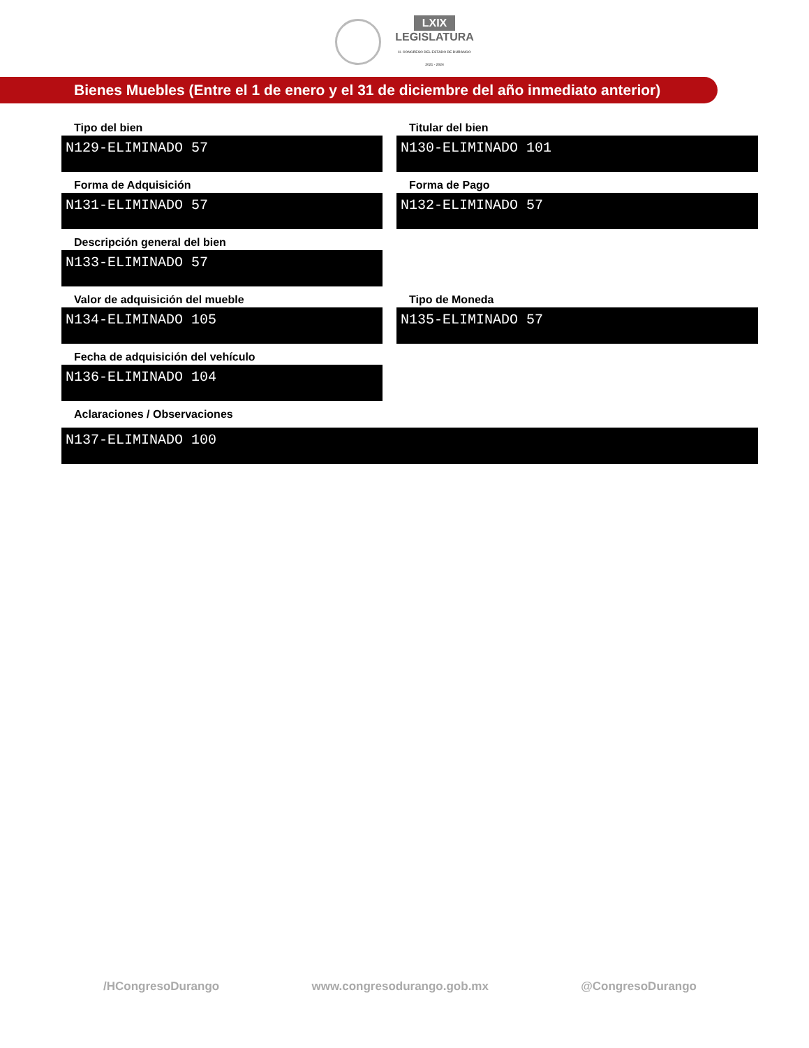LXIX
LEGISLATURA
H. CONGRESO DEL ESTADO DE DURANGO
2021 - 2024
Bienes Muebles (Entre el 1 de enero y el 31 de diciembre del año inmediato anterior)
Tipo del bien
N129-ELIMINADO 57
Titular del bien
N130-ELIMINADO 101
Forma de Adquisición
N131-ELIMINADO 57
Forma de Pago
N132-ELIMINADO 57
Descripción general del bien
N133-ELIMINADO 57
Valor de adquisición del mueble
N134-ELIMINADO 105
Tipo de Moneda
N135-ELIMINADO 57
Fecha de adquisición del vehículo
N136-ELIMINADO 104
Aclaraciones / Observaciones
N137-ELIMINADO 100
/HCongresoDurango www.congresodurango.gob.mx @CongresoDurango